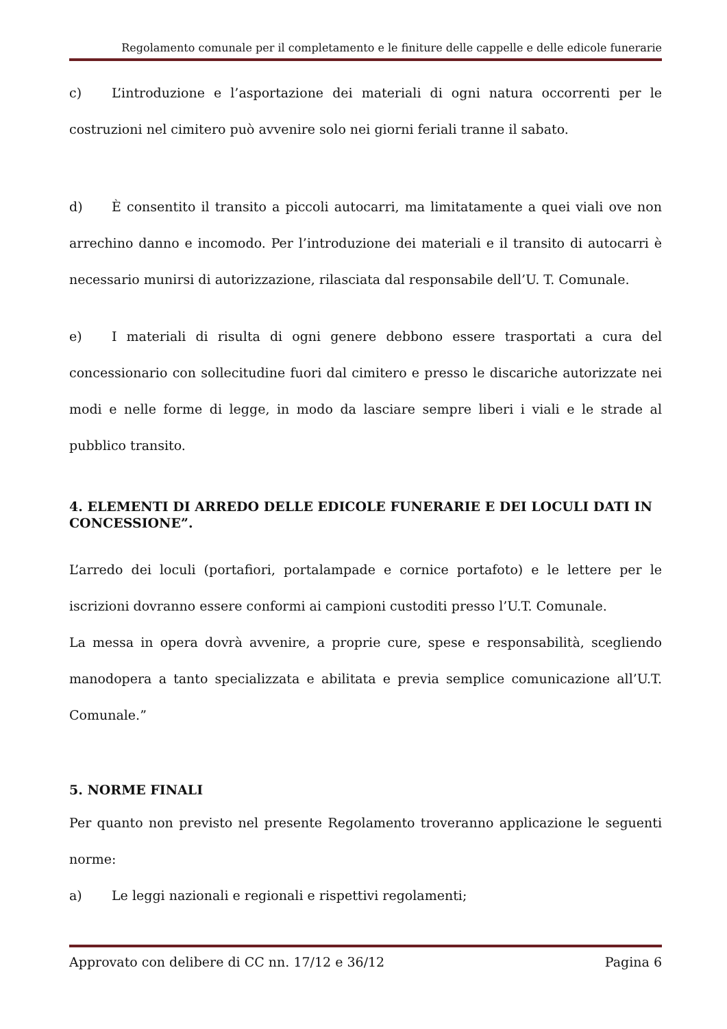Regolamento comunale per il completamento e le finiture delle cappelle e delle edicole funerarie
c) L’introduzione e l’asportazione dei materiali di ogni natura occorrenti per le costruzioni nel cimitero può avvenire solo nei giorni feriali tranne il sabato.
d) È consentito il transito a piccoli autocarri, ma limitatamente a quei viali ove non arrechino danno e incomodo. Per l’introduzione dei materiali e il transito di autocarri è necessario munirsi di autorizzazione, rilasciata dal responsabile dell’U. T. Comunale.
e) I materiali di risulta di ogni genere debbono essere trasportati a cura del concessionario con sollecitudine fuori dal cimitero e presso le discariche autorizzate nei modi e nelle forme di legge, in modo da lasciare sempre liberi i viali e le strade al pubblico transito.
4. ELEMENTI DI ARREDO DELLE EDICOLE FUNERARIE E DEI LOCULI DATI IN CONCESSIONE”.
L’arredo dei loculi (portafiori, portalampade e cornice portafoto) e le lettere per le iscrizioni dovranno essere conformi ai campioni custoditi presso l’U.T. Comunale.
La messa in opera dovrà avvenire, a proprie cure, spese e responsabilità, scegliendo manodopera a tanto specializzata e abilitata e previa semplice comunicazione all’U.T. Comunale.”
5. NORME FINALI
Per quanto non previsto nel presente Regolamento troveranno applicazione le seguenti norme:
a) Le leggi nazionali e regionali e rispettivi regolamenti;
Approvato con delibere di CC nn. 17/12 e 36/12 Pagina 6